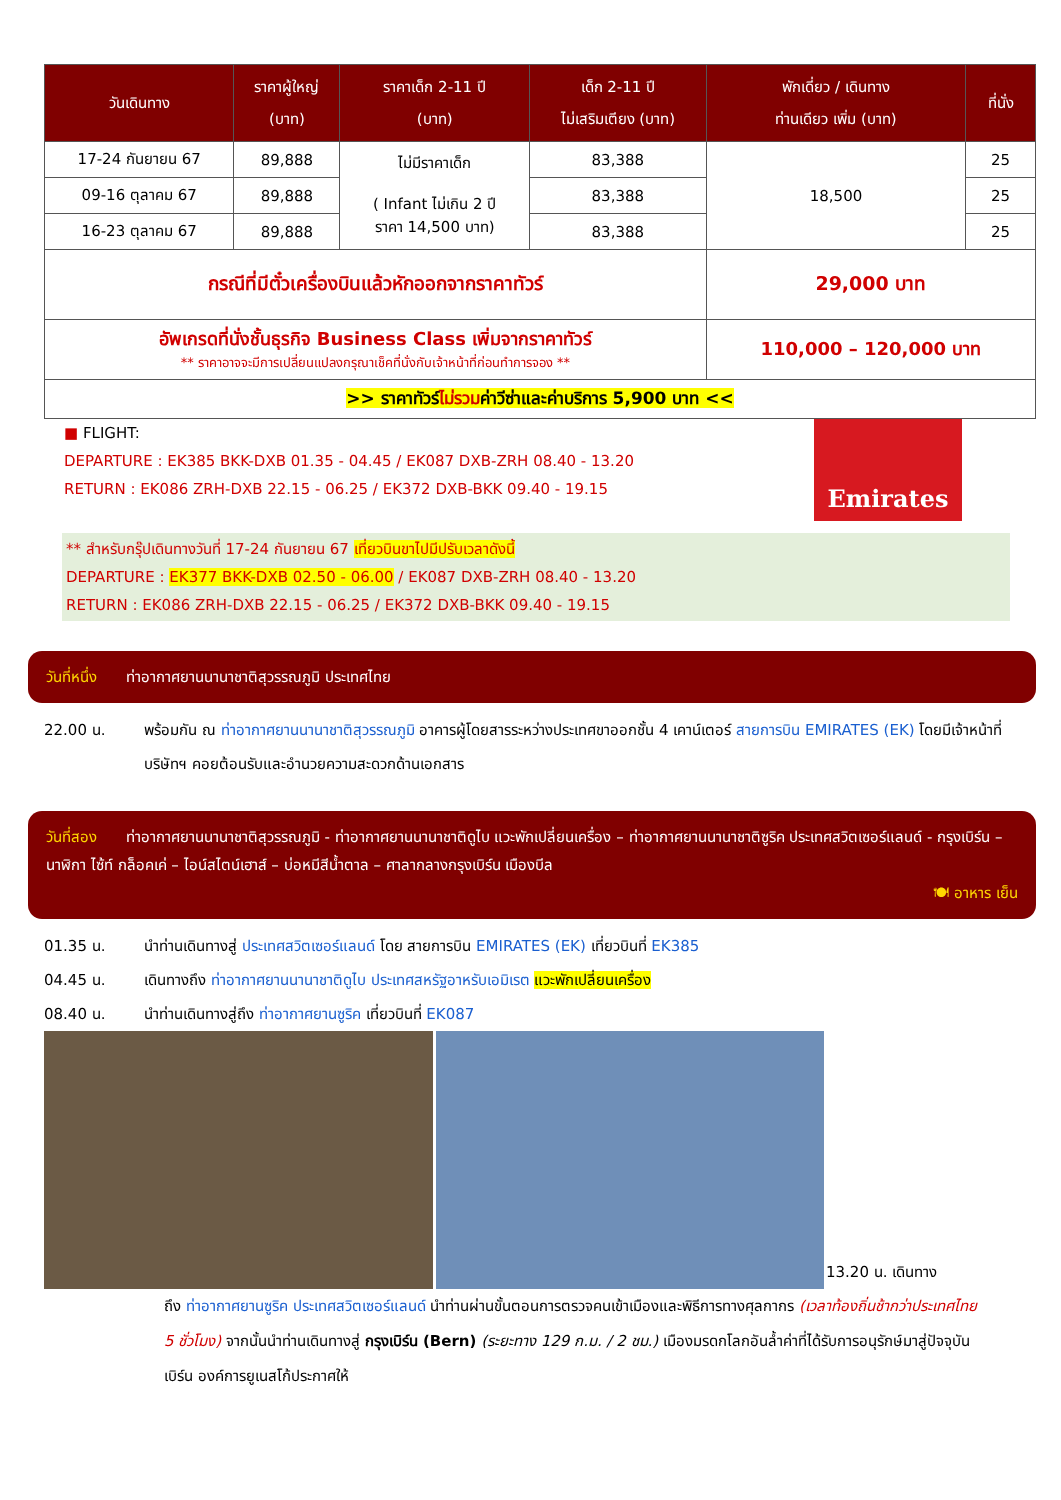| วันเดินทาง | ราคาผู้ใหญ่ (บาท) | ราคาเด็ก 2-11 ปี (บาท) | เด็ก 2-11 ปี ไม่เสริมเตียง (บาท) | พักเดี่ยว / เดินทาง ท่านเดียว เพิ่ม (บาท) | ที่นั่ง |
| --- | --- | --- | --- | --- | --- |
| 17-24 กันยายน 67 | 89,888 | ไม่มีราคาเด็ก ( Infant ไม่เกิน 2 ปี ราคา 14,500 บาท) | 83,388 | 18,500 | 25 |
| 09-16 ตุลาคม 67 | 89,888 | | 83,388 | | 25 |
| 16-23 ตุลาคม 67 | 89,888 | | 83,388 | | 25 |
| กรณีที่มีตั๋วเครื่องบินแล้วหักออกจากราคาทัวร์ | | | | 29,000 บาท | |
| อัพเกรดที่นั่งชั้นธุรกิจ Business Class เพิ่มจากราคาทัวร์ ** ราคาอาจจะมีการเปลี่ยนแปลงกรุณาเช็คที่นั่งกับเจ้าหน้าที่ก่อนทำการจอง ** | | | | 110,000 – 120,000 บาท | |
| >> ราคาทัวร์ ไม่รวม ค่าวีซ่าและค่าบริการ 5,900 บาท << | | | | | |
■ FLIGHT:
DEPARTURE : EK385 BKK-DXB 01.35 - 04.45 / EK087 DXB-ZRH 08.40 - 13.20
RETURN : EK086 ZRH-DXB 22.15 - 06.25 / EK372 DXB-BKK 09.40 - 19.15
Emirates
** สำหรับกรุ๊ปเดินทางวันที่ 17-24 กันยายน 67 เที่ยวบินขาไปมีปรับเวลาดังนี้
DEPARTURE : EK377 BKK-DXB 02.50 - 06.00 / EK087 DXB-ZRH 08.40 - 13.20
RETURN : EK086 ZRH-DXB 22.15 - 06.25 / EK372 DXB-BKK 09.40 - 19.15
วันที่หนึ่ง ท่าอากาศยานนานาชาติสุวรรณภูมิ ประเทศไทย
22.00 น. พร้อมกัน ณ ท่าอากาศยานนานาชาติสุวรรณภูมิ อาคารผู้โดยสารระหว่างประเทศขาออกชั้น 4 เคาน์เตอร์ สายการบิน EMIRATES (EK) โดยมีเจ้าหน้าที่บริษัทฯ คอยต้อนรับและอำนวยความสะดวกด้านเอกสาร
วันที่สอง ท่าอากาศยานนานาชาติสุวรรณภูมิ - ท่าอากาศยานนานาชาติดูไบ แวะพักเปลี่ยนเครื่อง – ท่าอากาศยานนานาชาติซูริค ประเทศสวิตเซอร์แลนด์ - กรุงเบิร์น – นาฬิกา ไซ้ท์ กล็อคเค่ – ไอน์สไตน์เฮาส์ – บ่อหมีสีน้ำตาล – ศาลากลางกรุงเบิร์น เมืองบีล
🍽 อาหาร เย็น
01.35 น. นำท่านเดินทางสู่ ประเทศสวิตเซอร์แลนด์ โดย สายการบิน EMIRATES (EK) เที่ยวบินที่ EK385
04.45 น. เดินทางถึง ท่าอากาศยานนานาชาติดูไบ ประเทศสหรัฐอาหรับเอมิเรต แวะพักเปลี่ยนเครื่อง
08.40 น. นำท่านเดินทางสู่ถึง ท่าอากาศยานซูริค เที่ยวบินที่ EK087
13.20 น. เดินทาง
ถึง ท่าอากาศยานซูริค ประเทศสวิตเซอร์แลนด์ นำท่านผ่านขั้นตอนการตรวจคนเข้าเมืองและพิธีการทางศุลกากร (เวลาท้องถิ่นช้ากว่าประเทศไทย 5 ชั่วโมง) จากนั้นนำท่านเดินทางสู่ กรุงเบิร์น (Bern) (ระยะทาง 129 ก.ม. / 2 ชม.) เมืองมรดกโลกอันล้ำค่าที่ได้รับการอนุรักษ์มาสู่ปัจจุบันเบิร์น องค์การยูเนสโก้ประกาศให้